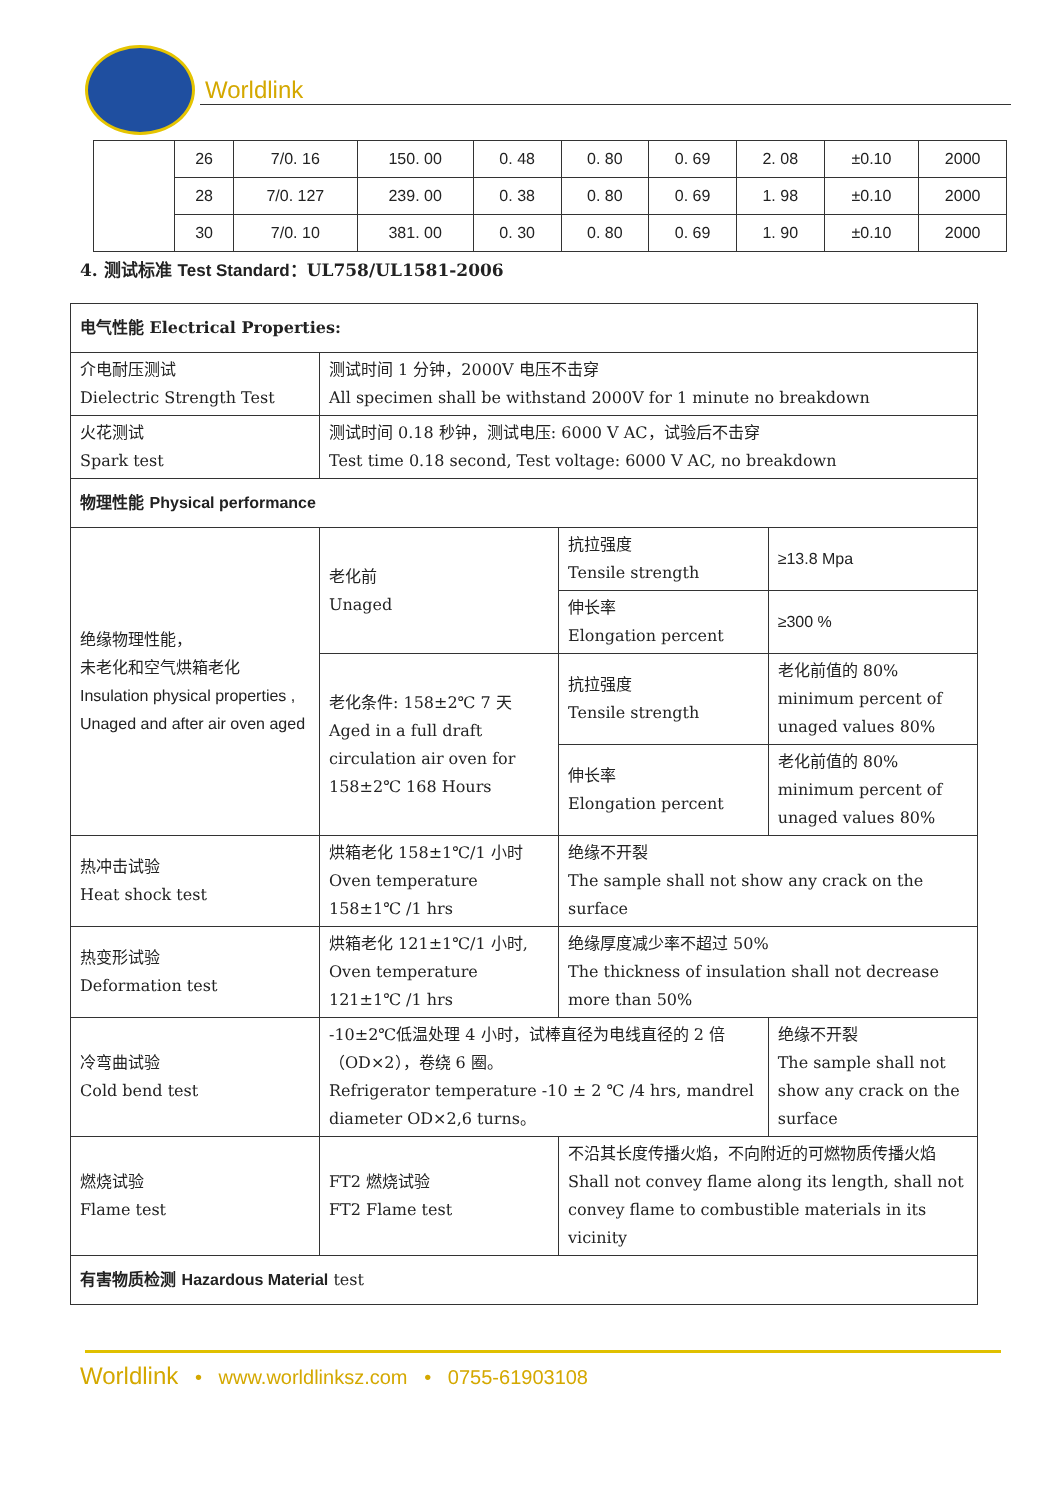Worldlink
| | 26 | 7/0. 16 | 150. 00 | 0. 48 | 0. 80 | 0. 69 | 2. 08 | ±0.10 | 2000 |
| | 28 | 7/0. 127 | 239. 00 | 0. 38 | 0. 80 | 0. 69 | 1. 98 | ±0.10 | 2000 |
| | 30 | 7/0. 10 | 381. 00 | 0. 30 | 0. 80 | 0. 69 | 1. 90 | ±0.10 | 2000 |
4. 测试标准 Test Standard：UL758/UL1581-2006
| 电气性能 Electrical Properties: | | | | |
| 介电耐压测试 Dielectric Strength Test | 测试时间 1 分钟，2000V 电压不击穿 All specimen shall be withstand 2000V for 1 minute no breakdown | | | |
| 火花测试 Spark test | 测试时间 0.18 秒钟，测试电压: 6000 V AC，试验后不击穿 Test time 0.18 second, Test voltage: 6000 V AC, no breakdown | | | |
| 物理性能 Physical performance | | | | |
| 绝缘物理性能， 未老化和空气烘箱老化 Insulation physical properties , Unaged and after air oven aged | 老化前 Unaged | 抗拉强度 Tensile strength | | ≥13.8 Mpa |
| | | 伸长率 Elongation percent | | ≥300 % |
| | 老化条件: 158±2℃ 7 天 Aged in a full draft circulation air oven for 158±2℃ 168 Hours | 抗拉强度 Tensile strength | | 老化前值的 80% minimum percent of unaged values 80% |
| | | 伸长率 Elongation percent | | 老化前值的 80% minimum percent of unaged values 80% |
| 热冲击试验 Heat shock test | 烘箱老化 158±1℃/1 小时 Oven temperature 158±1℃ /1 hrs | 绝缘不开裂 The sample shall not show any crack on the surface | | |
| 热变形试验 Deformation test | 烘箱老化 121±1℃/1 小时, Oven temperature 121±1℃ /1 hrs | 绝缘厚度减少率不超过 50% The thickness of insulation shall not decrease more than 50% | | |
| 冷弯曲试验 Cold bend test | -10±2℃低温处理 4 小时，试棒直径为电线直径的 2 倍（OD×2），卷绕 6 圈。 Refrigerator temperature -10 ± 2 ℃ /4 hrs, mandrel diameter OD×2,6 turns。 | | 绝缘不开裂 The sample shall not show any crack on the surface | |
| 燃烧试验 Flame test | FT2 燃烧试验 FT2 Flame test | 不沿其长度传播火焰，不向附近的可燃物质传播火焰 Shall not convey flame along its length, shall not convey flame to combustible materials in its vicinity | | |
| 有害物质检测 Hazardous Material test | | | | |
Worldlink • www.worldlinksz.com • 0755-61903108